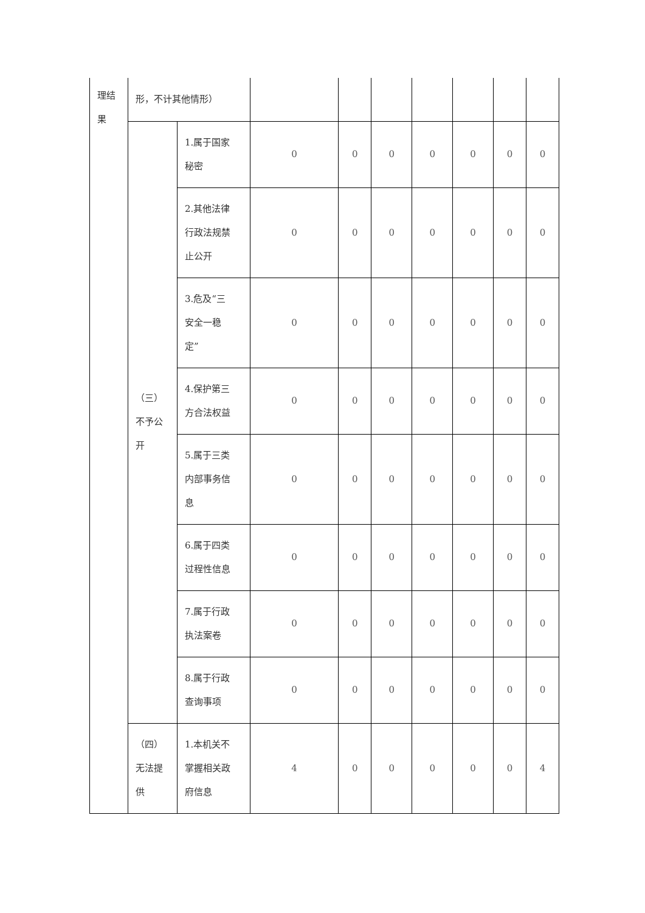| 理结 果 | 形，不计其他情形） | | | | | | | | |
| | （三） 不予公 开 | 1.属于国家 秘密 | 0 | 0 | 0 | 0 | 0 | 0 | 0 |
| | | 2.其他法律 行政法规禁 止公开 | 0 | 0 | 0 | 0 | 0 | 0 | 0 |
| | | 3.危及“三 安全一稳 定” | 0 | 0 | 0 | 0 | 0 | 0 | 0 |
| | | 4.保护第三 方合法权益 | 0 | 0 | 0 | 0 | 0 | 0 | 0 |
| | | 5.属于三类 内部事务信 息 | 0 | 0 | 0 | 0 | 0 | 0 | 0 |
| | | 6.属于四类 过程性信息 | 0 | 0 | 0 | 0 | 0 | 0 | 0 |
| | | 7.属于行政 执法案卷 | 0 | 0 | 0 | 0 | 0 | 0 | 0 |
| | | 8.属于行政 查询事项 | 0 | 0 | 0 | 0 | 0 | 0 | 0 |
| | （四） 无法提 供 | 1.本机关不 掌握相关政 府信息 | 4 | 0 | 0 | 0 | 0 | 0 | 4 |